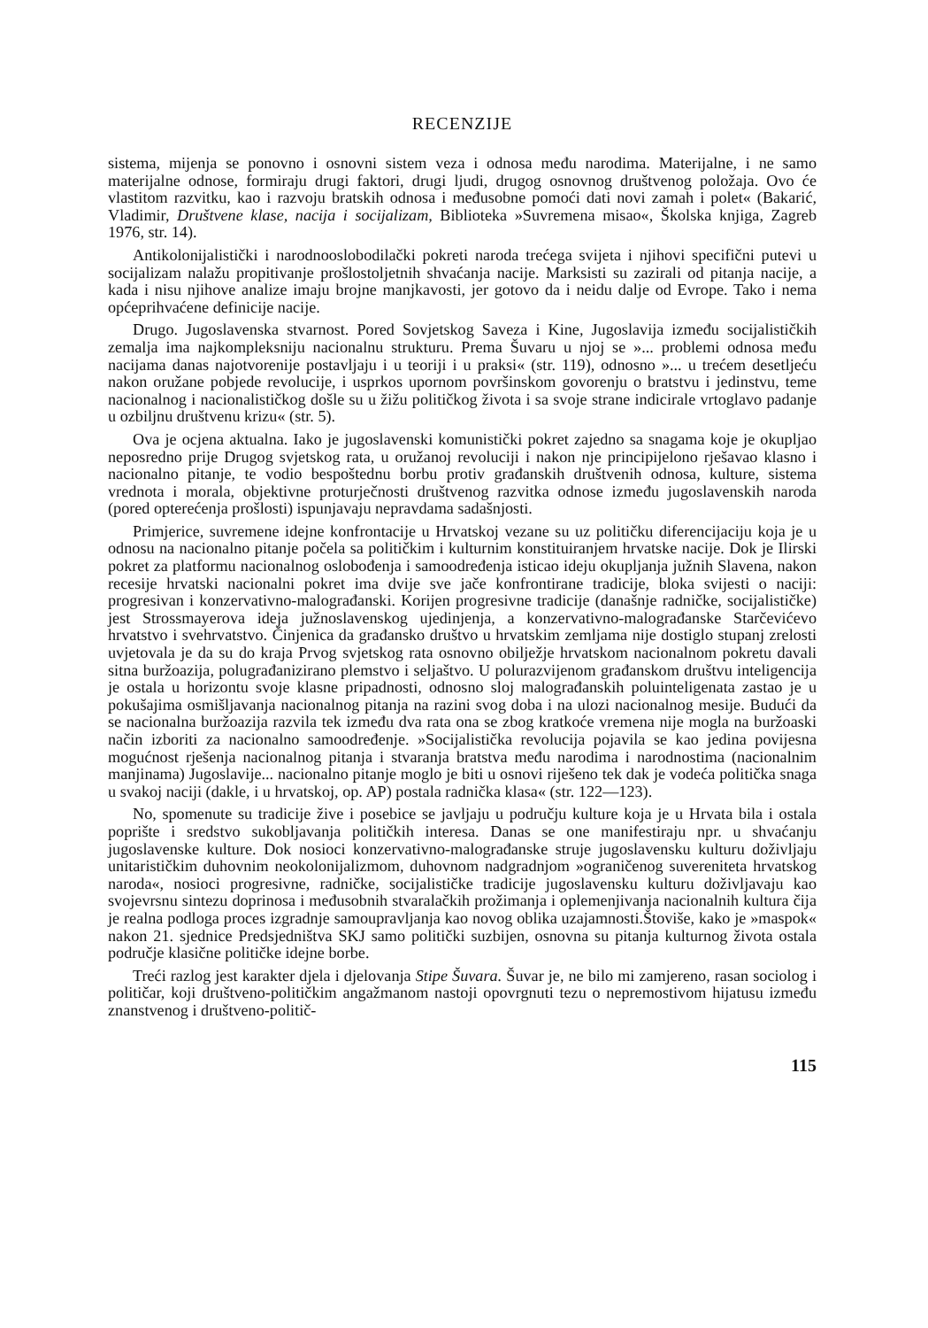RECENZIJE
sistema, mijenja se ponovno i osnovni sistem veza i odnosa među narodima. Materijalne, i ne samo materijalne odnose, formiraju drugi faktori, drugi ljudi, drugog osnovnog društvenog položaja. Ovo će vlastitom razvitku, kao i razvoju bratskih odnosa i međusobne pomoći dati novi zamah i polet« (Bakarić, Vladimir, Društvene klase, nacija i socijalizam, Biblioteka »Suvremena misao«, Školska knjiga, Zagreb 1976, str. 14).
Antikolonijalistički i narodnooslobodilački pokreti naroda trećega svijeta i njihovi specifični putevi u socijalizam nalažu propitivanje prošlostoljetnih shvaćanja nacije. Marksisti su zazirali od pitanja nacije, a kada i nisu njihove analize imaju brojne manjkavosti, jer gotovo da i neidu dalje od Evrope. Tako i nema općeprihvaćene definicije nacije.
Drugo. Jugoslavenska stvarnost. Pored Sovjetskog Saveza i Kine, Jugoslavija između socijalističkih zemalja ima najkompleksniju nacionalnu strukturu. Prema Šuvaru u njoj se »... problemi odnosa među nacijama danas najotvorenije postavlja­ju i u teoriji i u praksi« (str. 119), odnosno »... u trećem desetljeću nakon oružane pobjede revolucije, i usprkos upornom površinskom govorenju o bratstvu i jedinstvu, teme nacionalnog i nacionalističkog došle su u žižu političkog života i sa svoje strane indicirale vrtoglavo padanje u ozbiljnu društvenu krizu« (str. 5).
Ova je ocjena aktualna. Iako je jugoslavenski komunistički pokret zajedno sa snagama koje je okupljao neposredno prije Drugog svjetskog rata, u oružanoj revoluciji i nakon nje principijelono rješavao klasno i nacionalno pitanje, te vodio bespoštednu borbu protiv građanskih društvenih odnosa, kulture, sistema vrednota i morala, objektivne proturječnosti društvenog razvitka odnose između jugoslavenskih naroda (pored opterećenja prošlosti) ispunjavaju nepravdama sadašnjosti.
Primjerice, suvremene idejne konfrontacije u Hrvatskoj vezane su uz političku diferencijaciju koja je u odnosu na nacionalno pitanje počela sa političkim i kulturnim konstituiranjem hrvatske nacije. Dok je Ilirski pokret za platformu nacionalnog oslobođenja i samoodređenja isticao ideju okupljanja južnih Slavena, nakon recesije hrvatski nacionalni pokret ima dvije sve jače konfrontirane tradicije, bloka svijesti o naciji: progresivan i konzervativno-malograđanski. Korijen progresivne tradicije (današnje radničke, socijalističke) jest Strossmayerova ideja južnoslavenskog ujedinjenja, a konzervativno-malograđanske Starčevićevo hrvatstvo i svehrvatstvo. Činjenica da građansko društvo u hrvatskim zemljama nije dostiglo stupanj zrelosti uvjetovala je da su do kraja Prvog svjetskog rata osnovno obilježje hrvatskom nacionalnom pokretu davali sitna buržoazija, polugrađanizirano plemstvo i seljaštvo. U polurazvijenom građanskom društvu inteligencija je ostala u horizontu svoje klasne pripadnosti, odnosno sloj malograđanskih poluinteligenata zastao je u pokušajima osmišljavanja nacionalnog pitanja na razini svog doba i na ulozi nacionalnog mesije. Budući da se nacionalna buržoazija razvila tek između dva rata ona se zbog kratkoće vremena nije mogla na buržoaski način izboriti za nacionalno samoodređenje. »Socijalistička revolucija pojavila se kao jedina povijesna mogućnost rješenja nacionalnog pitanja i stvaranja bratstva među narodima i narodnostima (nacionalnim manjinama) Jugoslavije... nacionalno pitanje moglo je biti u osnovi riješeno tek dak je vodeća politička snaga u svakoj naciji (dakle, i u hrvatskoj, op. AP) postala radnička klasa« (str. 122—123).
No, spomenute su tradicije žive i posebice se javljaju u području kulture koja je u Hrvata bila i ostala poprište i sredstvo sukobljavanja političkih interesa. Danas se one manifestiraju npr. u shvaćanju jugoslavenske kulture. Dok nosioci konzervativno-malograđanske struje jugoslavensku kulturu doživljaju unitarističkim duhovnim neokolonijalizmom, duhovnom nadgradnjom »ograničenog suvereniteta hrvatskog naroda«, nosioci progresivne, radničke, socijalističke tradicije jugoslavensku kulturu doživljavaju kao svojevrsnu sintezu doprinosa i međusobnih stvaralačkih prožimanja i oplemenjivanja nacionalnih kultura čija je realna podloga proces izgradnje samoupravljanja kao novog oblika uzajamnosti.Štoviše, kako je »maspok« nakon 21. sjednice Predsjedništva SKJ samo politički suzbijen, osnovna su pitanja kulturnog života ostala područje klasične političke idejne borbe.
Treći razlog jest karakter djela i djelovanja Stipe Šuvara. Šuvar je, ne bilo mi zamjereno, rasan sociolog i političar, koji društveno-političkim angažmanom nastoji opovrgnuti tezu o nepremostivom hijatusu između znanstvenog i društveno-politič-
115